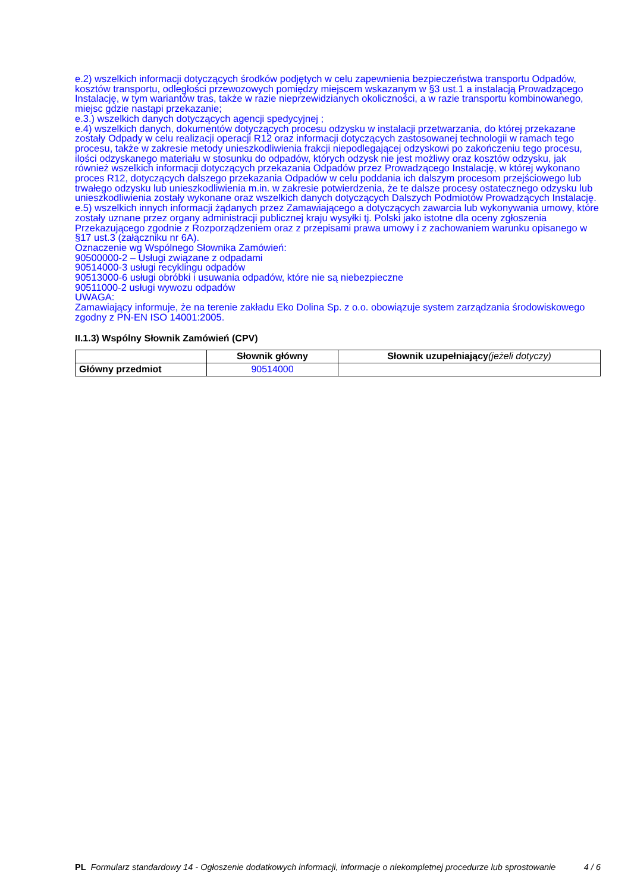e.2) wszelkich informacji dotyczących środków podjętych w celu zapewnienia bezpieczeństwa transportu Odpadów, kosztów transportu, odległości przewozowych pomiędzy miejscem wskazanym w §3 ust.1 a instalacją Prowadzącego Instalację, w tym wariantów tras, także w razie nieprzewidzianych okoliczności, a w razie transportu kombinowanego, miejsc gdzie nastąpi przekazanie;
e.3.) wszelkich danych dotyczących agencji spedycyjnej ;
e.4) wszelkich danych, dokumentów dotyczących procesu odzysku w instalacji przetwarzania, do której przekazane zostały Odpady w celu realizacji operacji R12 oraz informacji dotyczących zastosowanej technologii w ramach tego procesu, także w zakresie metody unieszkodliwienia frakcji niepodlegającej odzyskowi po zakończeniu tego procesu, ilości odzyskanego materiału w stosunku do odpadów, których odzysk nie jest możliwy oraz kosztów odzysku, jak również wszelkich informacji dotyczących przekazania Odpadów przez Prowadzącego Instalację, w której wykonano proces R12, dotyczących dalszego przekazania Odpadów w celu poddania ich dalszym procesom przejściowego lub trwałego odzysku lub unieszkodliwienia m.in. w zakresie potwierdzenia, że te dalsze procesy ostatecznego odzysku lub unieszkodliwienia zostały wykonane oraz wszelkich danych dotyczących Dalszych Podmiotów Prowadzących Instalację.
e.5) wszelkich innych informacji żądanych przez Zamawiającego a dotyczących zawarcia lub wykonywania umowy, które zostały uznane przez organy administracji publicznej kraju wysyłki tj. Polski jako istotne dla oceny zgłoszenia Przekazującego zgodnie z Rozporządzeniem oraz z przepisami prawa umowy i z zachowaniem warunku opisanego w §17 ust.3 (załączniku nr 6A).
Oznaczenie wg Wspólnego Słownika Zamówień:
90500000-2 – Usługi związane z odpadami
90514000-3 usługi recyklingu odpadów
90513000-6 usługi obróbki i usuwania odpadów, które nie są niebezpieczne
90511000-2 usługi wywozu odpadów
UWAGA:
Zamawiający informuje, że na terenie zakładu Eko Dolina Sp. z o.o. obowiązuje system zarządzania środowiskowego zgodny z PN-EN ISO 14001:2005.
II.1.3) Wspólny Słownik Zamówień (CPV)
| | Słownik główny | Słownik uzupełniający (jeżeli dotyczy) |
| --- | --- | --- |
| Główny przedmiot | 90514000 | |
PL Formularz standardowy 14 - Ogłoszenie dodatkowych informacji, informacje o niekompletnej procedurze lub sprostowanie
4 / 6